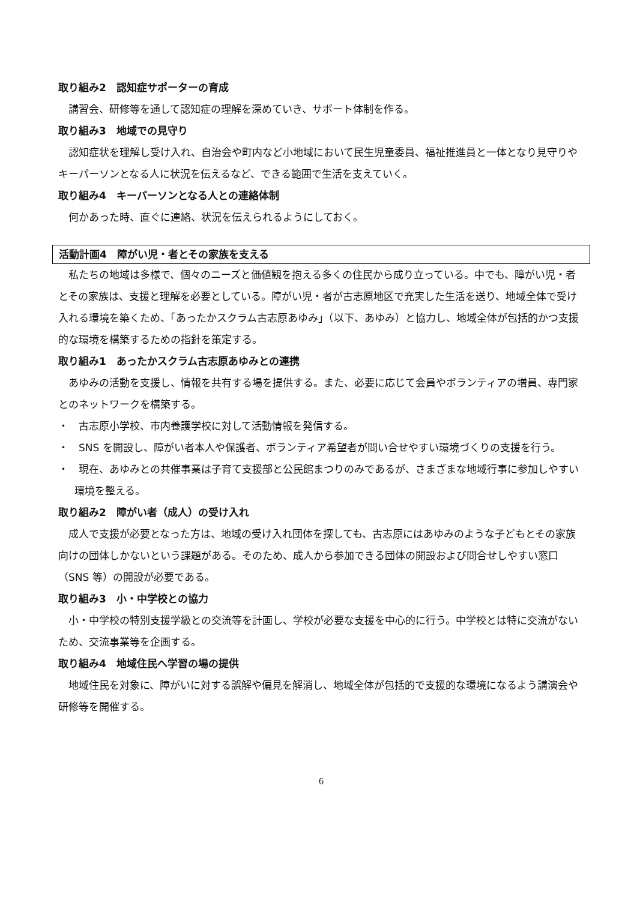取り組み2　認知症サポーターの育成
講習会、研修等を通して認知症の理解を深めていき、サポート体制を作る。
取り組み3　地域での見守り
認知症状を理解し受け入れ、自治会や町内など小地域において民生児童委員、福祉推進員と一体となり見守りやキーパーソンとなる人に状況を伝えるなど、できる範囲で生活を支えていく。
取り組み4　キーパーソンとなる人との連絡体制
何かあった時、直ぐに連絡、状況を伝えられるようにしておく。
活動計画4　障がい児・者とその家族を支える
私たちの地域は多様で、個々のニーズと価値観を抱える多くの住民から成り立っている。中でも、障がい児・者とその家族は、支援と理解を必要としている。障がい児・者が古志原地区で充実した生活を送り、地域全体で受け入れる環境を築くため、「あったかスクラム古志原あゆみ」（以下、あゆみ）と協力し、地域全体が包括的かつ支援的な環境を構築するための指針を策定する。
取り組み1　あったかスクラム古志原あゆみとの連携
あゆみの活動を支援し、情報を共有する場を提供する。また、必要に応じて会員やボランティアの増員、専門家とのネットワークを構築する。
・　古志原小学校、市内養護学校に対して活動情報を発信する。
・　SNS を開設し、障がい者本人や保護者、ボランティア希望者が問い合せやすい環境づくりの支援を行う。
・　現在、あゆみとの共催事業は子育て支援部と公民館まつりのみであるが、さまざまな地域行事に参加しやすい環境を整える。
取り組み2　障がい者（成人）の受け入れ
成人で支援が必要となった方は、地域の受け入れ団体を探しても、古志原にはあゆみのような子どもとその家族向けの団体しかないという課題がある。そのため、成人から参加できる団体の開設および問合せしやすい窓口（SNS 等）の開設が必要である。
取り組み3　小・中学校との協力
小・中学校の特別支援学級との交流等を計画し、学校が必要な支援を中心的に行う。中学校とは特に交流がないため、交流事業等を企画する。
取り組み4　地域住民へ学習の場の提供
地域住民を対象に、障がいに対する誤解や偏見を解消し、地域全体が包括的で支援的な環境になるよう講演会や研修等を開催する。
6